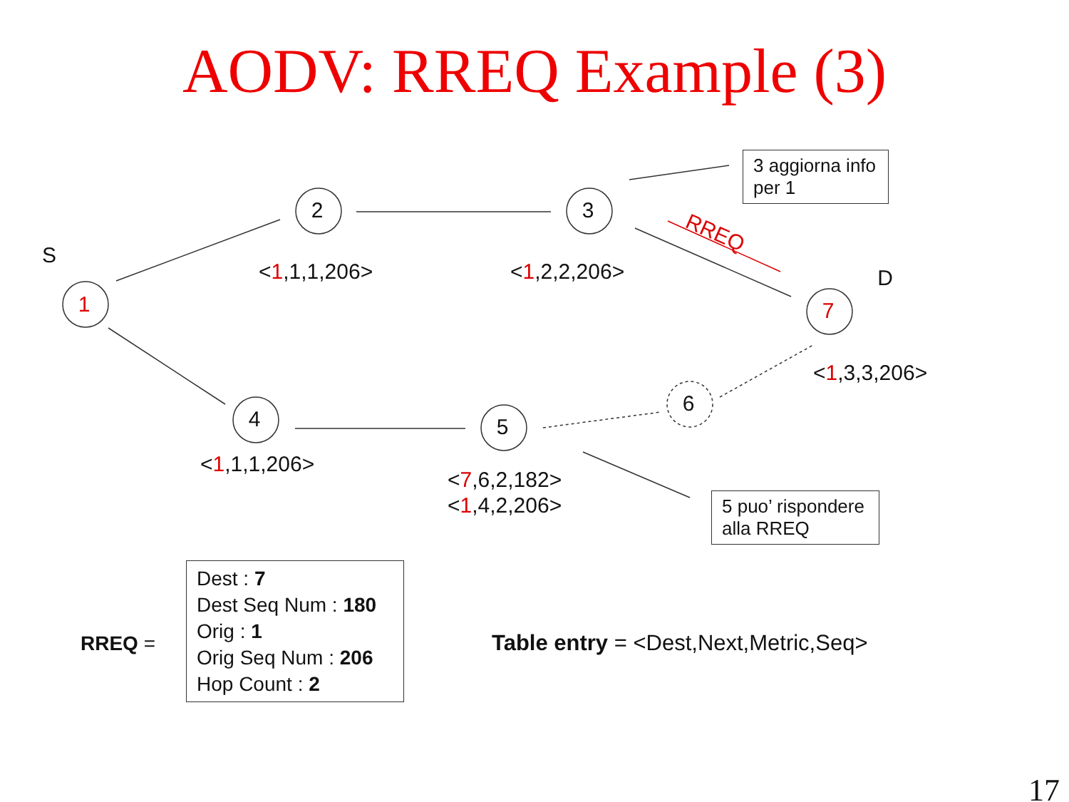AODV: RREQ Example (3)
RREQ
1
2
3
7
4
5
6
S
D
<1,1,1,206> <1,2,2,206>
<1,3,3,206>
<1,1,1,206>
<7,6,2,182>
<1,4,2,206>
3 aggiorna info per 1
5 puo’ rispondere alla RREQ
RREQ =
Dest : 7
Dest Seq Num : 180
Orig : 1
Orig Seq Num : 206
Hop Count : 2
Table entry = <Dest,Next,Metric,Seq>
17